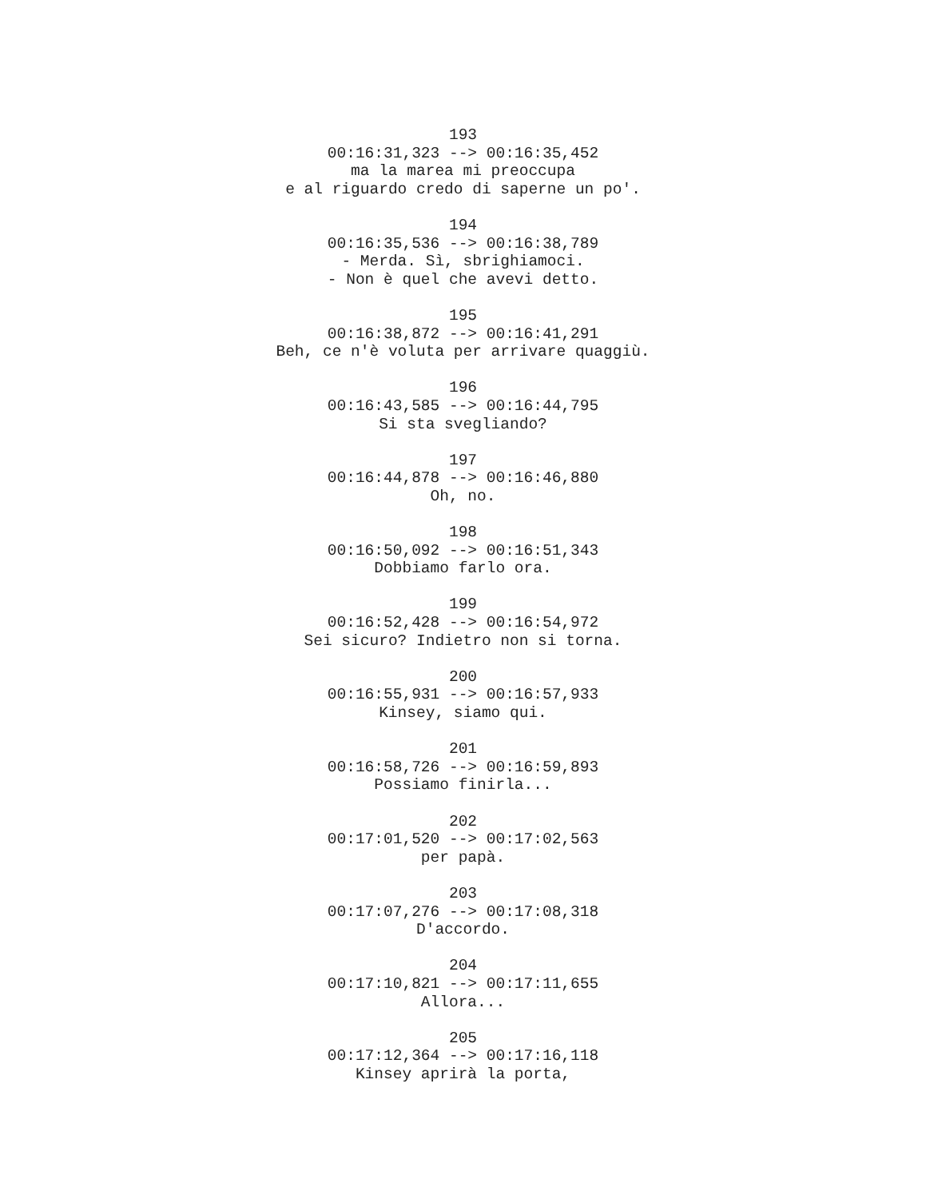193
00:16:31,323 --> 00:16:35,452
ma la marea mi preoccupa
e al riguardo credo di saperne un po'.
194
00:16:35,536 --> 00:16:38,789
- Merda. Sì, sbrighiamoci.
- Non è quel che avevi detto.
195
00:16:38,872 --> 00:16:41,291
Beh, ce n'è voluta per arrivare quaggiù.
196
00:16:43,585 --> 00:16:44,795
Si sta svegliando?
197
00:16:44,878 --> 00:16:46,880
Oh, no.
198
00:16:50,092 --> 00:16:51,343
Dobbiamo farlo ora.
199
00:16:52,428 --> 00:16:54,972
Sei sicuro? Indietro non si torna.
200
00:16:55,931 --> 00:16:57,933
Kinsey, siamo qui.
201
00:16:58,726 --> 00:16:59,893
Possiamo finirla...
202
00:17:01,520 --> 00:17:02,563
per papà.
203
00:17:07,276 --> 00:17:08,318
D'accordo.
204
00:17:10,821 --> 00:17:11,655
Allora...
205
00:17:12,364 --> 00:17:16,118
Kinsey aprirà la porta,